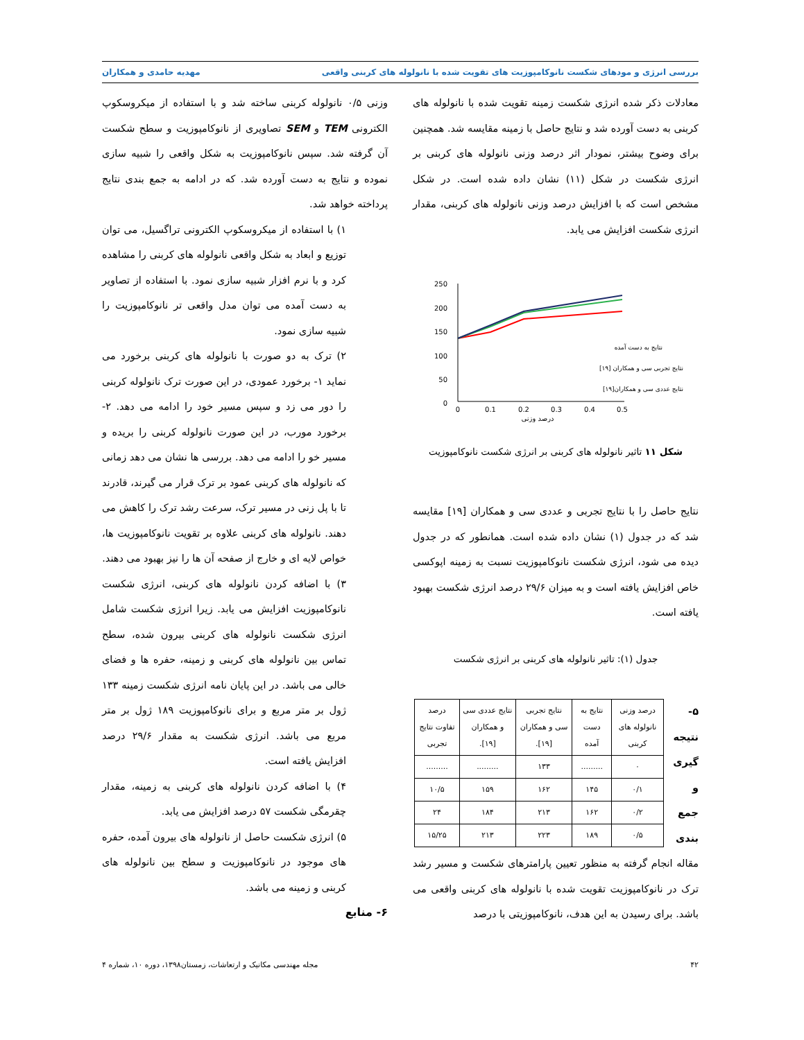بررسی انرژی و مودهای شکست نانوکامپوزیت های تقویت شده با نانولوله های کربنی واقعی مهدیه حامدی و همکاران
معادلات ذکر شده انرژی شکست زمینه تقویت شده با نانولوله های کربنی به دست آورده شد و نتایج حاصل با زمینه مقایسه شد. همچنین برای وضوح بیشتر، نمودار اثر درصد وزنی نانولوله های کربنی بر انرژی شکست در شکل (۱۱) نشان داده شده است. در شکل مشخص است که با افزایش درصد وزنی نانولوله های کربنی، مقدار انرژی شکست افزایش می یابد.
250
200
150
100
50
0
0
0.1
0.2
0.3
0.4
0.5
درصد وزنی
نتایج به دست آمده
نتایج تجربی سی و همکاران [۱۹]
نتایج عددی سی و همکاران[۱۹]
شکل ۱۱ تاثیر نانولوله های کربنی بر انرژی شکست نانوکامپوزیت
نتایج حاصل را با نتایج تجربی و عددی سی و همکاران [۱۹] مقایسه شد که در جدول (۱) نشان داده شده است. همانطور که در جدول دیده می شود، انرژی شکست نانوکامپوزیت نسبت به زمینه اپوکسی خاص افزایش یافته است و به میزان ۲۹/۶ درصد انرژی شکست بهبود یافته است.
جدول (۱): تاثیر نانولوله های کربنی بر انرژی شکست
۵- نتیجه گیری و جمع بندی
| درصد وزنی نانولوله های کربنی | نتایج به دست آمده | نتایج تجربی سی و همکاران [۱۹]. | نتایج عددی سی و همکاران [۱۹]. | درصد تفاوت نتایج تجربی |
| --- | --- | --- | --- | --- |
| ۰ | ......... | ۱۳۳ | ......... | ......... |
| ۰/۱ | ۱۴۵ | ۱۶۲ | ۱۵۹ | ۱۰/۵ |
| ۰/۲ | ۱۶۲ | ۲۱۳ | ۱۸۴ | ۲۴ |
| ۰/۵ | ۱۸۹ | ۲۲۳ | ۲۱۳ | ۱۵/۲۵ |
مقاله انجام گرفته به منظور تعیین پارامترهای شکست و مسیر رشد ترک در نانوکامپوزیت تقویت شده با نانولوله های کربنی واقعی می باشد. برای رسیدن به این هدف، نانوکامپوزیتی با درصد
وزنی ۰/۵ نانولوله کربنی ساخته شد و با استفاده از میکروسکوپ الکترونی TEM و SEM تصاویری از نانوکامپوزیت و سطح شکست آن گرفته شد. سپس نانوکامپوزیت به شکل واقعی را شبیه سازی نموده و نتایج به دست آورده شد. که در ادامه به جمع بندی نتایج پرداخته خواهد شد.
۱) با استفاده از میکروسکوپ الکترونی تراگسیل، می توان توزیع و ابعاد به شکل واقعی نانولوله های کربنی را مشاهده کرد و با نرم افزار شبیه سازی نمود. با استفاده از تصاویر به دست آمده می توان مدل واقعی تر نانوکامپوزیت را شبیه سازی نمود.
۲) ترک به دو صورت با نانولوله های کربنی برخورد می نماید ۱- برخورد عمودی، در این صورت ترک نانولوله کربنی را دور می زد و سپس مسیر خود را ادامه می دهد. ۲- برخورد مورب، در این صورت نانولوله کربنی را بریده و مسیر خو را ادامه می دهد. بررسی ها نشان می دهد زمانی که نانولوله های کربنی عمود بر ترک قرار می گیرند، قادرند تا با پل زنی در مسیر ترک، سرعت رشد ترک را کاهش می دهند. نانولوله های کربنی علاوه بر تقویت نانوکامپوزیت ها، خواص لایه ای و خارج از صفحه آن ها را نیز بهبود می دهند.
۳) با اضافه کردن نانولوله های کربنی، انرژی شکست نانوکامپوزیت افزایش می یابد. زیرا انرژی شکست شامل انرژی شکست نانولوله های کربنی بیرون شده، سطح تماس بین نانولوله های کربنی و زمینه، حفره ها و فضای خالی می باشد. در این پایان نامه انرژی شکست زمینه ۱۳۳ ژول بر متر مربع و برای نانوکامپوزیت ۱۸۹ ژول بر متر مربع می باشد. انرژی شکست به مقدار ۲۹/۶ درصد افزایش یافته است.
۴) با اضافه کردن نانولوله های کربنی به زمینه، مقدار چقرمگی شکست ۵۷ درصد افزایش می یابد.
۵) انرژی شکست حاصل از نانولوله های بیرون آمده، حفره های موجود در نانوکامپوزیت و سطح بین نانولوله های کربنی و زمینه می باشد.
۶- منابع
۴۲ مجله مهندسی مکانیک و ارتعاشات، زمستان۱۳۹۸، دوره ۱۰، شماره ۴